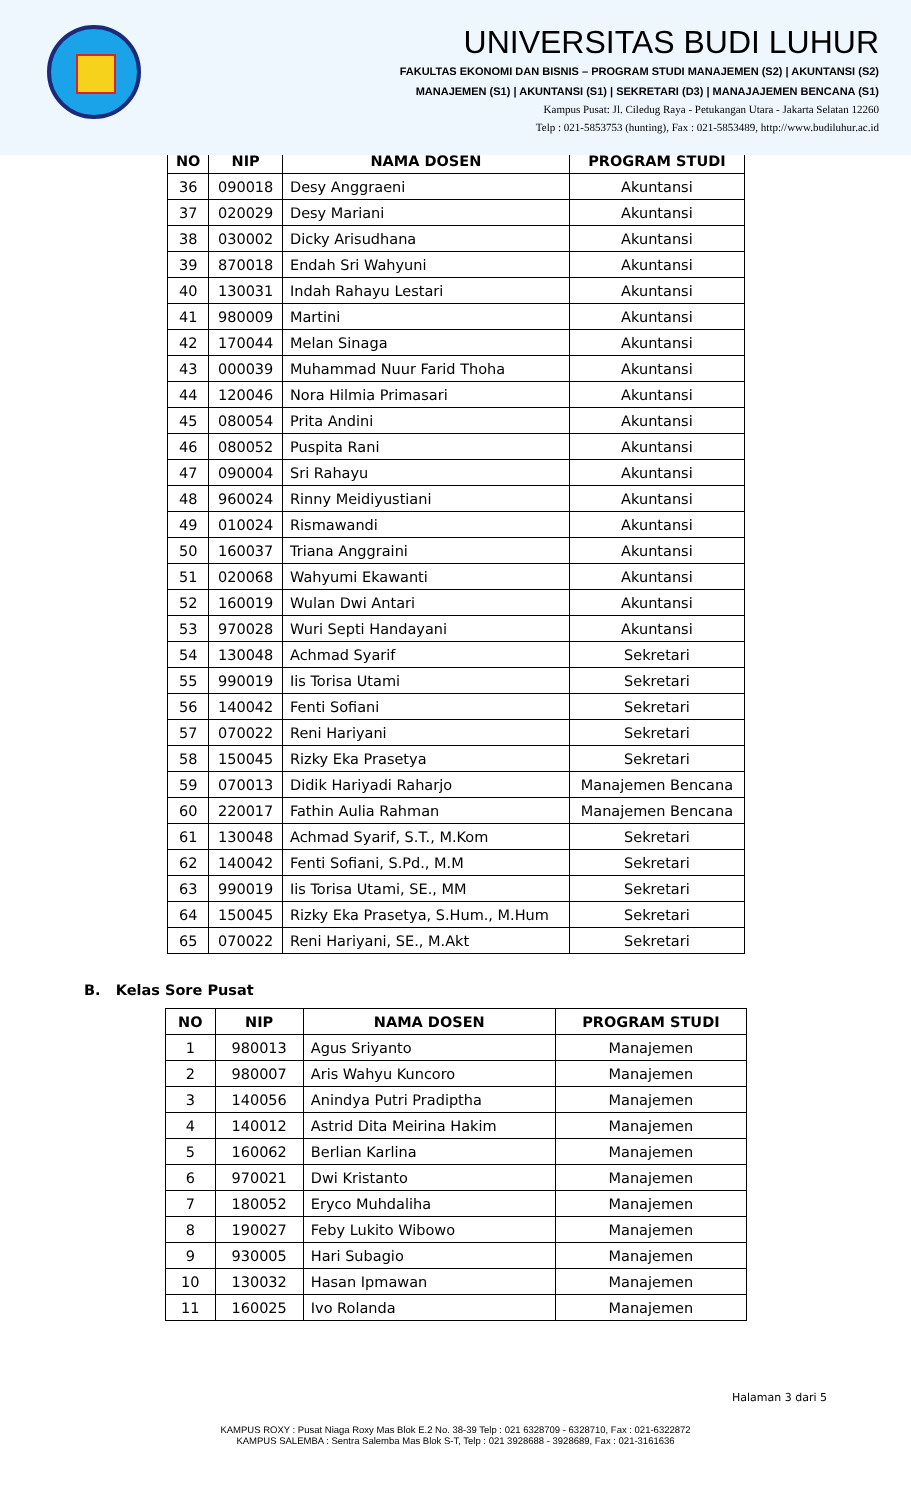UNIVERSITAS BUDI LUHUR
FAKULTAS EKONOMI DAN BISNIS – PROGRAM STUDI MANAJEMEN (S2) | AKUNTANSI (S2)
MANAJEMEN (S1) | AKUNTANSI (S1) | SEKRETARI (D3) | MANAJAJEMEN BENCANA (S1)
Kampus Pusat: Jl. Ciledug Raya - Petukangan Utara - Jakarta Selatan 12260
Telp : 021-5853753 (hunting), Fax : 021-5853489, http://www.budiluhur.ac.id
| NO | NIP | NAMA DOSEN | PROGRAM STUDI |
| --- | --- | --- | --- |
| 36 | 090018 | Desy Anggraeni | Akuntansi |
| 37 | 020029 | Desy Mariani | Akuntansi |
| 38 | 030002 | Dicky Arisudhana | Akuntansi |
| 39 | 870018 | Endah Sri Wahyuni | Akuntansi |
| 40 | 130031 | Indah Rahayu Lestari | Akuntansi |
| 41 | 980009 | Martini | Akuntansi |
| 42 | 170044 | Melan Sinaga | Akuntansi |
| 43 | 000039 | Muhammad Nuur Farid Thoha | Akuntansi |
| 44 | 120046 | Nora Hilmia Primasari | Akuntansi |
| 45 | 080054 | Prita Andini | Akuntansi |
| 46 | 080052 | Puspita Rani | Akuntansi |
| 47 | 090004 | Sri Rahayu | Akuntansi |
| 48 | 960024 | Rinny Meidiyustiani | Akuntansi |
| 49 | 010024 | Rismawandi | Akuntansi |
| 50 | 160037 | Triana Anggraini | Akuntansi |
| 51 | 020068 | Wahyumi Ekawanti | Akuntansi |
| 52 | 160019 | Wulan Dwi Antari | Akuntansi |
| 53 | 970028 | Wuri Septi Handayani | Akuntansi |
| 54 | 130048 | Achmad Syarif | Sekretari |
| 55 | 990019 | Iis Torisa Utami | Sekretari |
| 56 | 140042 | Fenti Sofiani | Sekretari |
| 57 | 070022 | Reni Hariyani | Sekretari |
| 58 | 150045 | Rizky Eka Prasetya | Sekretari |
| 59 | 070013 | Didik Hariyadi Raharjo | Manajemen Bencana |
| 60 | 220017 | Fathin Aulia Rahman | Manajemen Bencana |
| 61 | 130048 | Achmad Syarif, S.T., M.Kom | Sekretari |
| 62 | 140042 | Fenti Sofiani, S.Pd., M.M | Sekretari |
| 63 | 990019 | Iis Torisa Utami, SE., MM | Sekretari |
| 64 | 150045 | Rizky Eka Prasetya, S.Hum., M.Hum | Sekretari |
| 65 | 070022 | Reni Hariyani, SE., M.Akt | Sekretari |
B. Kelas Sore Pusat
| NO | NIP | NAMA DOSEN | PROGRAM STUDI |
| --- | --- | --- | --- |
| 1 | 980013 | Agus Sriyanto | Manajemen |
| 2 | 980007 | Aris Wahyu Kuncoro | Manajemen |
| 3 | 140056 | Anindya Putri Pradiptha | Manajemen |
| 4 | 140012 | Astrid Dita Meirina Hakim | Manajemen |
| 5 | 160062 | Berlian Karlina | Manajemen |
| 6 | 970021 | Dwi Kristanto | Manajemen |
| 7 | 180052 | Eryco Muhdaliha | Manajemen |
| 8 | 190027 | Feby Lukito Wibowo | Manajemen |
| 9 | 930005 | Hari Subagio | Manajemen |
| 10 | 130032 | Hasan Ipmawan | Manajemen |
| 11 | 160025 | Ivo Rolanda | Manajemen |
Halaman 3 dari 5
KAMPUS ROXY : Pusat Niaga Roxy Mas Blok E.2 No. 38-39 Telp : 021 6328709 - 6328710, Fax : 021-6322872
KAMPUS SALEMBA : Sentra Salemba Mas Blok S-T, Telp : 021 3928688 - 3928689, Fax : 021-3161636